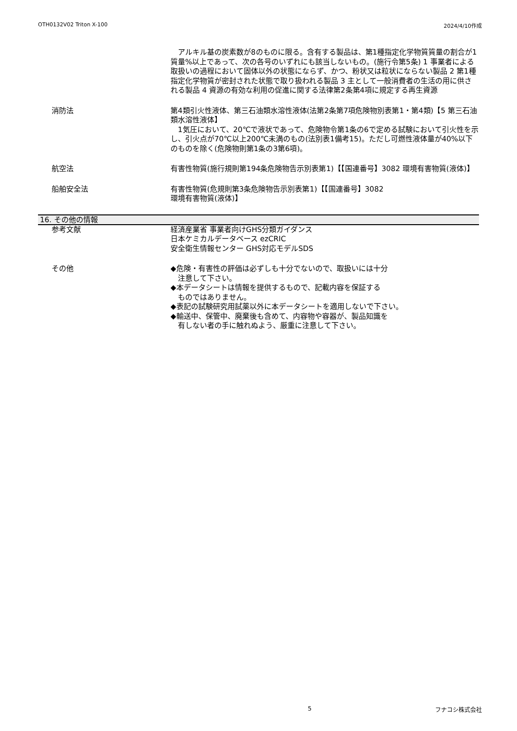OTH0132V02 Triton X-100 2024/4/10作成
　アルキル基の炭素数が8のものに限る。含有する製品は、第1種指定化学物質質量の割合が1質量%以上であって、次の各号のいずれにも該当しないもの。(施行令第5条) 1 事業者による取扱いの過程において固体以外の状態にならず、かつ、粉状又は粒状にならない製品 2 第1種指定化学物質が密封された状態で取り扱われる製品 3 主として一般消費者の生活の用に供される製品 4 資源の有効な利用の促進に関する法律第2条第4項に規定する再生資源
消防法 第4類引火性液体、第三石油類水溶性液体(法第2条第7項危険物別表第1・第4類)【5 第三石油類水溶性液体】
　1気圧において、20℃で液状であって、危険物令第1条の6で定める試験において引火性を示し、引火点が70℃以上200℃未満のもの(法別表1備考15)。ただし可燃性液体量が40%以下のものを除く(危険物則第1条の3第6項)。
航空法 有害性物質(施行規則第194条危険物告示別表第1)【【国連番号】3082 環境有害物質(液体)】
船舶安全法 有害性物質(危規則第3条危険物告示別表第1)【【国連番号】3082
環境有害物質(液体)】
16. その他の情報
参考文献 経済産業省 事業者向けGHS分類ガイダンス
日本ケミカルデータベース ezCRIC
安全衛生情報センター GHS対応モデルSDS
その他 ◆危険・有害性の評価は必ずしも十分でないので、取扱いには十分
　注意して下さい。
◆本データシートは情報を提供するもので、記載内容を保証する
　ものではありません。
◆表記の試験研究用試薬以外に本データシートを適用しないで下さい。
◆輸送中、保管中、廃棄後も含めて、内容物や容器が、製品知識を
　有しない者の手に触れぬよう、厳重に注意して下さい。
5 フナコシ株式会社